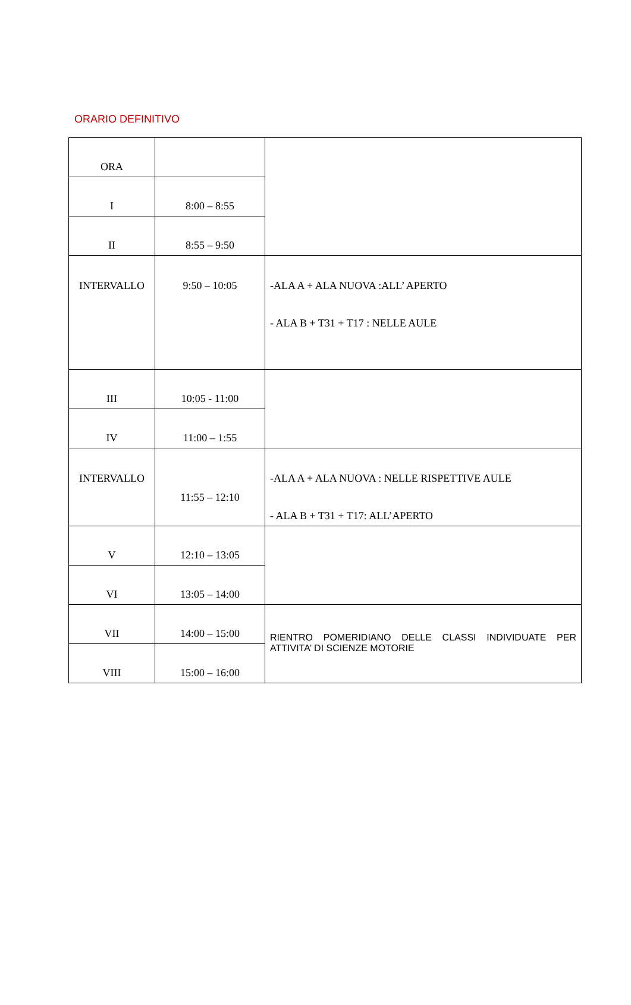ORARIO DEFINITIVO
| ORA | | |
| I | 8:00 – 8:55 | |
| II | 8:55 – 9:50 | |
| INTERVALLO | 9:50 – 10:05 | -ALA A + ALA NUOVA :ALL’ APERTO - ALA B + T31 + T17 : NELLE AULE |
| III | 10:05 - 11:00 | |
| IV | 11:00 – 1:55 | |
| INTERVALLO | 11:55 – 12:10 | -ALA A + ALA NUOVA : NELLE RISPETTIVE AULE - ALA B + T31 + T17: ALL’APERTO |
| V | 12:10 – 13:05 | |
| VI | 13:05 – 14:00 | |
| VII | 14:00 – 15:00 | RIENTRO POMERIDIANO DELLE CLASSI INDIVIDUATE PER ATTIVITA’ DI SCIENZE MOTORIE |
| VIII | 15:00 – 16:00 | |